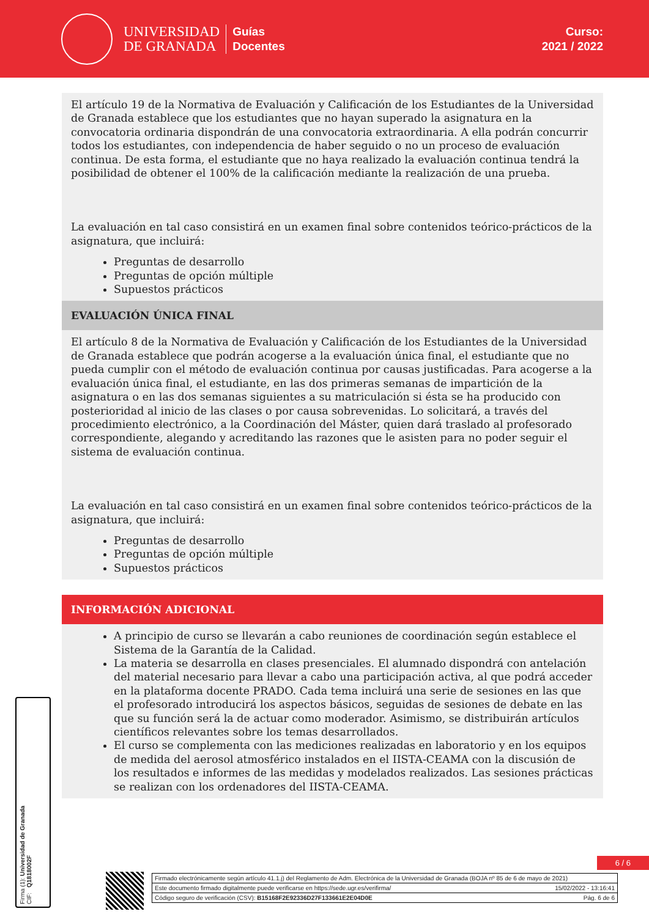UNIVERSIDAD
DE GRANADA
Guías
Docentes
Curso:
2021 / 2022
El artículo 19 de la Normativa de Evaluación y Calificación de los Estudiantes de la Universidad de Granada establece que los estudiantes que no hayan superado la asignatura en la convocatoria ordinaria dispondrán de una convocatoria extraordinaria. A ella podrán concurrir todos los estudiantes, con independencia de haber seguido o no un proceso de evaluación continua. De esta forma, el estudiante que no haya realizado la evaluación continua tendrá la posibilidad de obtener el 100% de la calificación mediante la realización de una prueba.
La evaluación en tal caso consistirá en un examen final sobre contenidos teórico-prácticos de la asignatura, que incluirá:
Preguntas de desarrollo
Preguntas de opción múltiple
Supuestos prácticos
EVALUACIÓN ÚNICA FINAL
El artículo 8 de la Normativa de Evaluación y Calificación de los Estudiantes de la Universidad de Granada establece que podrán acogerse a la evaluación única final, el estudiante que no pueda cumplir con el método de evaluación continua por causas justificadas. Para acogerse a la evaluación única final, el estudiante, en las dos primeras semanas de impartición de la asignatura o en las dos semanas siguientes a su matriculación si ésta se ha producido con posterioridad al inicio de las clases o por causa sobrevenidas. Lo solicitará, a través del procedimiento electrónico, a la Coordinación del Máster, quien dará traslado al profesorado correspondiente, alegando y acreditando las razones que le asisten para no poder seguir el sistema de evaluación continua.
La evaluación en tal caso consistirá en un examen final sobre contenidos teórico-prácticos de la asignatura, que incluirá:
Preguntas de desarrollo
Preguntas de opción múltiple
Supuestos prácticos
INFORMACIÓN ADICIONAL
A principio de curso se llevarán a cabo reuniones de coordinación según establece el Sistema de la Garantía de la Calidad.
La materia se desarrolla en clases presenciales. El alumnado dispondrá con antelación del material necesario para llevar a cabo una participación activa, al que podrá acceder en la plataforma docente PRADO. Cada tema incluirá una serie de sesiones en las que el profesorado introducirá los aspectos básicos, seguidas de sesiones de debate en las que su función será la de actuar como moderador. Asimismo, se distribuirán artículos científicos relevantes sobre los temas desarrollados.
El curso se complementa con las mediciones realizadas en laboratorio y en los equipos de medida del aerosol atmosférico instalados en el IISTA-CEAMA con la discusión de los resultados e informes de las medidas y modelados realizados. Las sesiones prácticas se realizan con los ordenadores del IISTA-CEAMA.
Firma (1): Universidad de Granada
CIF: Q1818002F
6 / 6
Firmado electrónicamente según artículo 41.1.j) del Reglamento de Adm. Electrónica de la Universidad de Granada (BOJA nº 85 de 6 de mayo de 2021)
Este documento firmado digitalmente puede verificarse en https://sede.ugr.es/verifirma/ 15/02/2022 - 13:16:41
Código seguro de verificación (CSV): B15168F2E92336D27F133661E2E04D0E Pág. 6 de 6